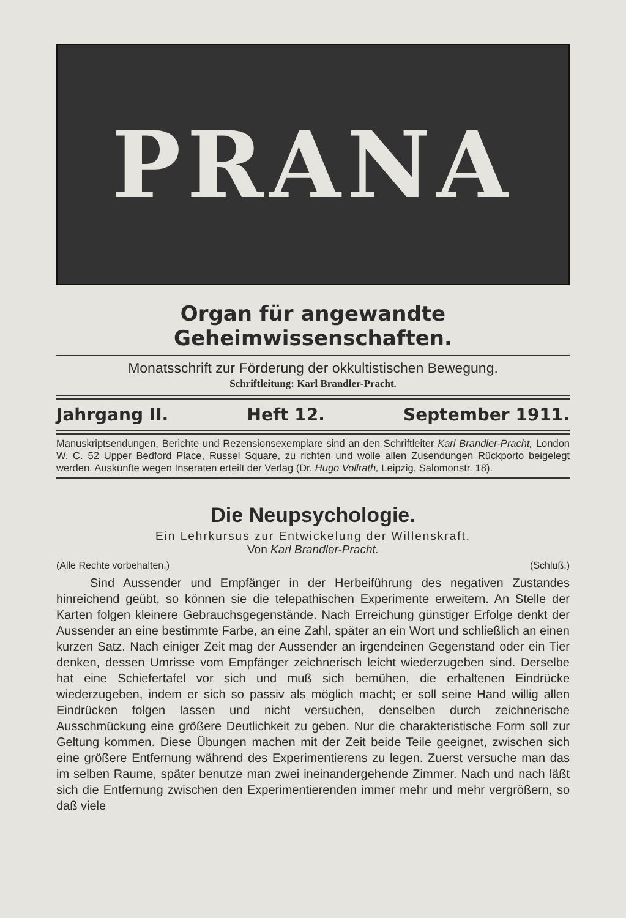PRANA
Organ für angewandte Geheimwissenschaften.
Monatsschrift zur Förderung der okkultistischen Bewegung.
Schriftleitung: Karl Brandler-Pracht.
Jahrgang II. Heft 12. September 1911.
Manuskriptsendungen, Berichte und Rezensionsexemplare sind an den Schriftleiter Karl Brandler-Pracht, London W. C. 52 Upper Bedford Place, Russel Square, zu richten und wolle allen Zusendungen Rückporto beigelegt werden. Auskünfte wegen Inseraten erteilt der Verlag (Dr. Hugo Vollrath, Leipzig, Salomonstr. 18).
Die Neupsychologie.
Ein Lehrkursus zur Entwickelung der Willenskraft.
Von Karl Brandler-Pracht.
(Alle Rechte vorbehalten.) (Schluß.)
Sind Aussender und Empfänger in der Herbeiführung des negativen Zustandes hinreichend geübt, so können sie die telepathischen Experimente erweitern. An Stelle der Karten folgen kleinere Gebrauchsgegenstände. Nach Erreichung günstiger Erfolge denkt der Aussender an eine bestimmte Farbe, an eine Zahl, später an ein Wort und schließlich an einen kurzen Satz. Nach einiger Zeit mag der Aussender an irgendeinen Gegenstand oder ein Tier denken, dessen Umrisse vom Empfänger zeichnerisch leicht wiederzugeben sind. Derselbe hat eine Schiefertafel vor sich und muß sich bemühen, die erhaltenen Eindrücke wiederzugeben, indem er sich so passiv als möglich macht; er soll seine Hand willig allen Eindrücken folgen lassen und nicht versuchen, denselben durch zeichnerische Ausschmückung eine größere Deutlichkeit zu geben. Nur die charakteristische Form soll zur Geltung kommen. Diese Übungen machen mit der Zeit beide Teile geeignet, zwischen sich eine größere Entfernung während des Experimentierens zu legen. Zuerst versuche man das im selben Raume, später benutze man zwei ineinandergehende Zimmer. Nach und nach läßt sich die Entfernung zwischen den Experimentierenden immer mehr und mehr vergrößern, so daß viele